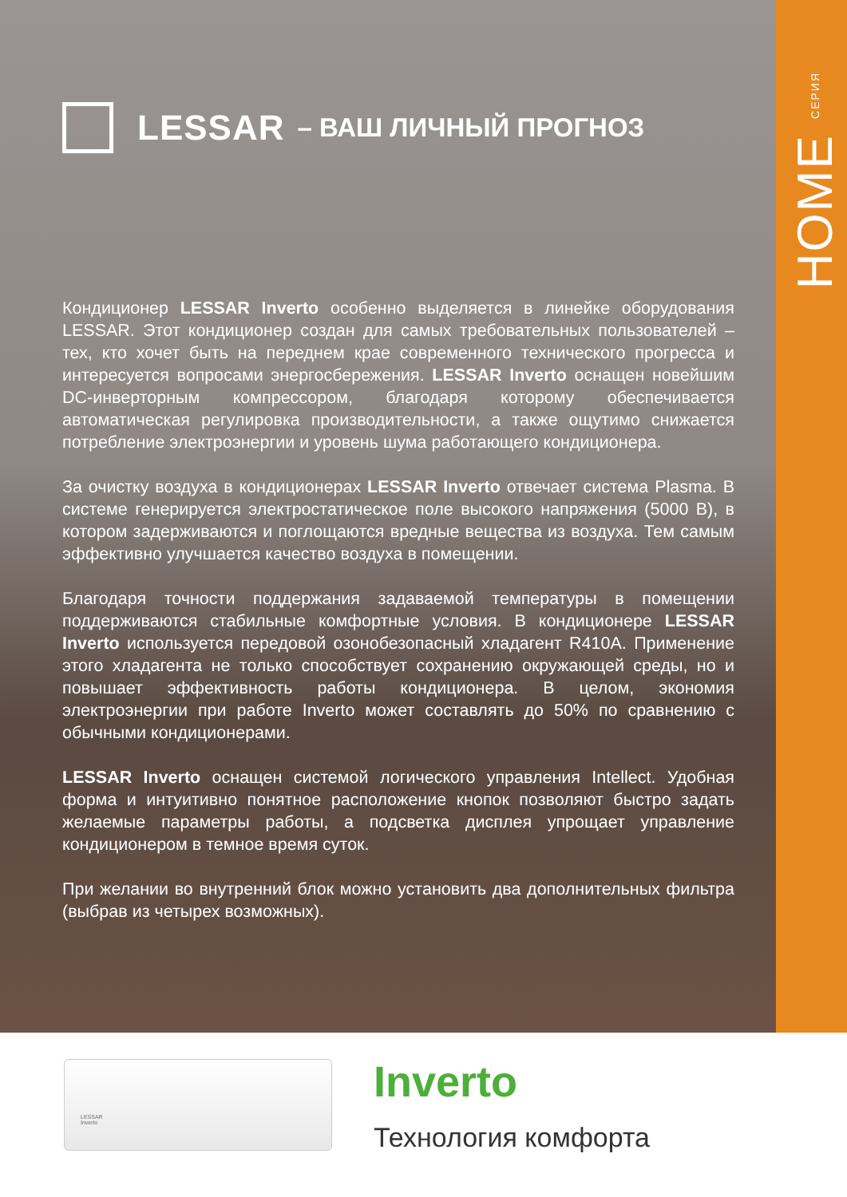HOME СЕРИЯ
LESSAR – ВАШ ЛИЧНЫЙ ПРОГНОЗ
Кондиционер LESSAR Inverto особенно выделяется в линейке оборудования LESSAR. Этот кондиционер создан для самых требовательных пользователей – тех, кто хочет быть на переднем крае современного технического прогресса и интересуется вопросами энергосбережения. LESSAR Inverto оснащен новейшим DC-инверторным компрессором, благодаря которому обеспечивается автоматическая регулировка производительности, а также ощутимо снижается потребление электроэнергии и уровень шума работающего кондиционера.
За очистку воздуха в кондиционерах LESSAR Inverto отвечает система Plasma. В системе генерируется электростатическое поле высокого напряжения (5000 В), в котором задерживаются и поглощаются вредные вещества из воздуха. Тем самым эффективно улучшается качество воздуха в помещении.
Благодаря точности поддержания задаваемой температуры в помещении поддерживаются стабильные комфортные условия. В кондиционере LESSAR Inverto используется передовой озонобезопасный хладагент R410A. Применение этого хладагента не только способствует сохранению окружающей среды, но и повышает эффективность работы кондиционера. В целом, экономия электроэнергии при работе Inverto может составлять до 50% по сравнению с обычными кондиционерами.
LESSAR Inverto оснащен системой логического управления Intellect. Удобная форма и интуитивно понятное расположение кнопок позволяют быстро задать желаемые параметры работы, а подсветка дисплея упрощает управление кондиционером в темное время суток.
При желании во внутренний блок можно установить два дополнительных фильтра (выбрав из четырех возможных).
LESSAR
Inverto
Inverto
Технология комфорта